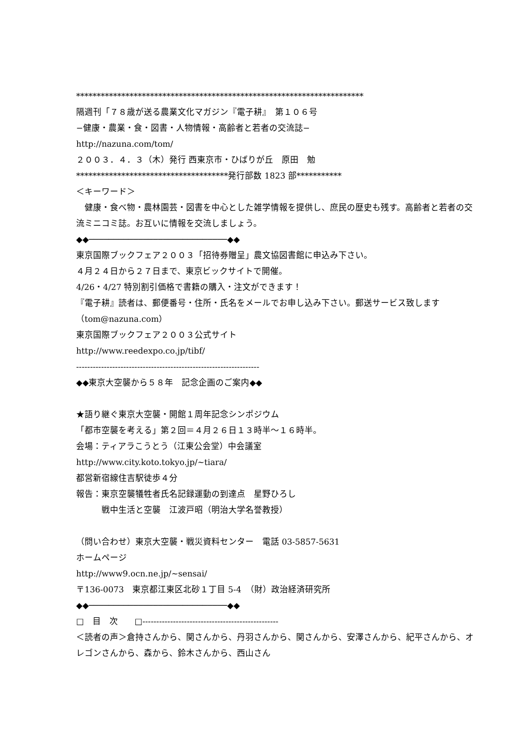**********************************************************************
隔週刊「７８歳が送る農業文化マガジン『電子耕』　第１０６号
−健康・農業・食・図書・人物情報・高齢者と若者の交流誌−
http://nazuna.com/tom/
２００３．４．３（木）発行 西東京市・ひばりが丘　原田　勉
*************************************発行部数 1823 部***********
＜キーワード＞
　健康・食べ物・農林園芸・図書を中心とした雑学情報を提供し、庶民の歴史も残す。高齢者と若者の交流ミニコミ誌。お互いに情報を交流しましょう。
◆◆────────────────────────────◆◆
東京国際ブックフェア２００３「招待券贈呈」農文協図書館に申込み下さい。
４月２４日から２７日まで、東京ビックサイトで開催。
4/26・4/27 特別割引価格で書籍の購入・注文ができます！
『電子耕』読者は、郵便番号・住所・氏名をメールでお申し込み下さい。郵送サービス致します（tom@nazuna.com）
東京国際ブックフェア２００３公式サイト
http://www.reedexpo.co.jp/tibf/
------------------------------------------------------------------
◆◆東京大空襲から５８年　記念企画のご案内◆◆
★語り継ぐ東京大空襲・開館１周年記念シンポジウム
「都市空襲を考える」第２回＝４月２６日１３時半〜１６時半。
会場：ティアラこうとう（江東公会堂）中会議室
http://www.city.koto.tokyo.jp/~tiara/
都営新宿線住吉駅徒歩４分
報告：東京空襲犠牲者氏名記録運動の到達点　星野ひろし
　　　戦中生活と空襲　江波戸昭（明治大学名誉教授）
（問い合わせ）東京大空襲・戦災資料センター　電話 03-5857-5631
ホームページ
http://www9.ocn.ne.jp/~sensai/
〒136-0073　東京都江東区北砂１丁目 5-4　（財）政治経済研究所
◆◆────────────────────────────◆◆
□　目　次　　□-------------------------------------------------
＜読者の声＞倉持さんから、関さんから、丹羽さんから、関さんから、安澤さんから、紀平さんから、オレゴンさんから、森から、鈴木さんから、西山さん